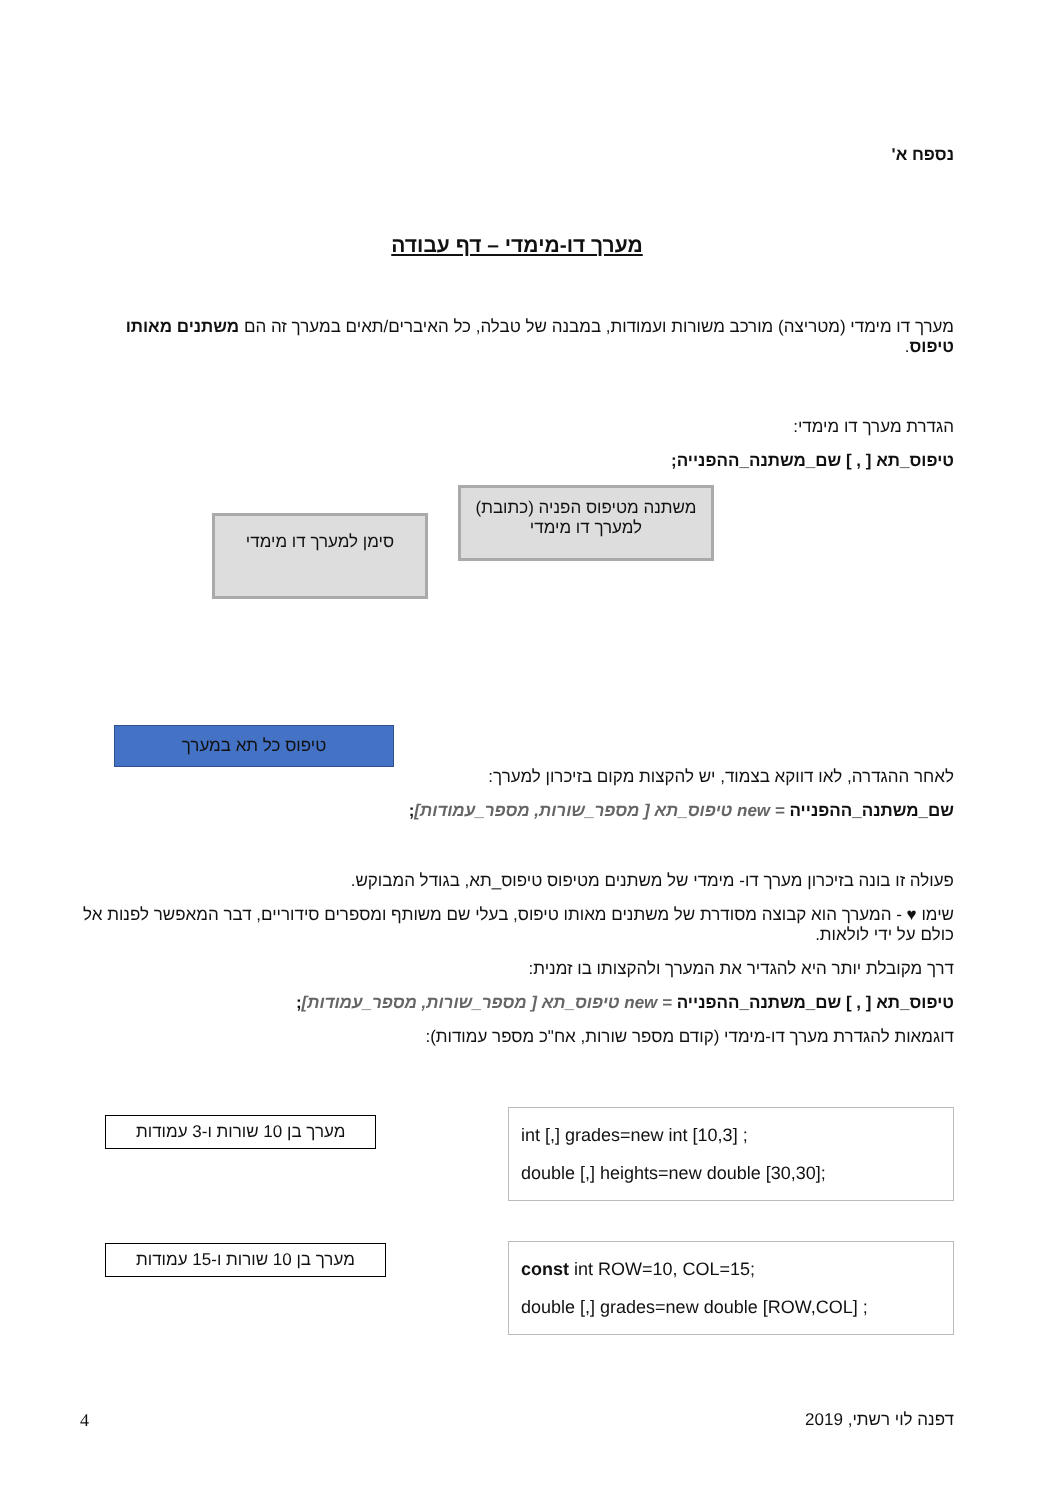נספח א'
מערך דו-מימדי – דף עבודה
מערך דו מימדי (מטריצה) מורכב משורות ועמודות, במבנה של טבלה, כל האיברים/תאים במערך זה הם משתנים מאותו טיפוס.
הגדרת מערך דו מימדי:
טיפוס_תא [ , ] שם_משתנה_ההפנייה;
משתנה מטיפוס הפניה (כתובת) למערך דו מימדי
סימן למערך דו מימדי
טיפוס כל תא במערך
לאחר ההגדרה, לאו דווקא בצמוד, יש להקצות מקום בזיכרון למערך:
שם_משתנה_ההפנייה = new טיפוס_תא [ מספר_שורות, מספר_עמודות];
פעולה זו בונה בזיכרון מערך דו- מימדי של משתנים מטיפוס טיפוס_תא, בגודל המבוקש.
שימו ♥ - המערך הוא קבוצה מסודרת של משתנים מאותו טיפוס, בעלי שם משותף ומספרים סידוריים, דבר המאפשר לפנות אל כולם על ידי לולאות.
דרך מקובלת יותר היא להגדיר את המערך ולהקצותו בו זמנית:
טיפוס_תא [ , ] שם_משתנה_ההפנייה = new טיפוס_תא [ מספר_שורות, מספר_עמודות];
דוגמאות להגדרת מערך דו-מימדי (קודם מספר שורות, אח"כ מספר עמודות):
int [,] grades=new int [10,3] ;
double [,] heights=new double [30,30];
מערך בן 10 שורות ו-3 עמודות
const int ROW=10, COL=15;
double [,] grades=new double [ROW,COL] ;
מערך בן 10 שורות ו-15 עמודות
דפנה לוי רשתי, 2019 4